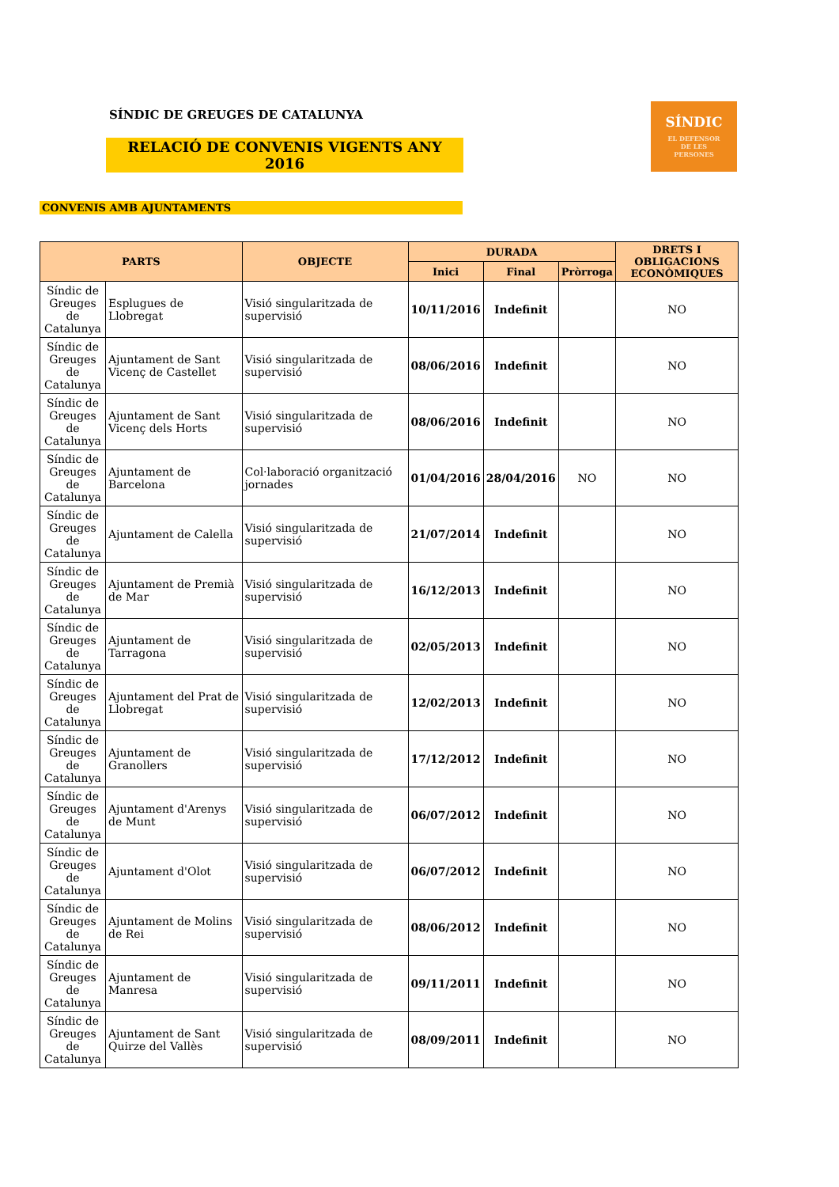SÍNDIC DE GREUGES DE CATALUNYA
RELACIÓ DE CONVENIS VIGENTS ANY 2016
SÍNDIC
EL DEFENSOR
DE LES
PERSONES
CONVENIS AMB AJUNTAMENTS
| PARTS | | OBJECTE | DURADA | | | DRETS I OBLIGACIONS ECONÒMIQUES |
| --- | --- | --- | --- | --- | --- | --- |
| | | | Inici | Final | Pròrroga | |
| Síndic de Greuges de Catalunya | Esplugues de Llobregat | Visió singularitzada de supervisió | 10/11/2016 | Indefinit | | NO |
| Síndic de Greuges de Catalunya | Ajuntament de Sant Vicenç de Castellet | Visió singularitzada de supervisió | 08/06/2016 | Indefinit | | NO |
| Síndic de Greuges de Catalunya | Ajuntament de Sant Vicenç dels Horts | Visió singularitzada de supervisió | 08/06/2016 | Indefinit | | NO |
| Síndic de Greuges de Catalunya | Ajuntament de Barcelona | Col·laboració organització jornades | 01/04/2016 | 28/04/2016 | NO | NO |
| Síndic de Greuges de Catalunya | Ajuntament de Calella | Visió singularitzada de supervisió | 21/07/2014 | Indefinit | | NO |
| Síndic de Greuges de Catalunya | Ajuntament de Premià de Mar | Visió singularitzada de supervisió | 16/12/2013 | Indefinit | | NO |
| Síndic de Greuges de Catalunya | Ajuntament de Tarragona | Visió singularitzada de supervisió | 02/05/2013 | Indefinit | | NO |
| Síndic de Greuges de Catalunya | Ajuntament del Prat de Llobregat | Visió singularitzada de supervisió | 12/02/2013 | Indefinit | | NO |
| Síndic de Greuges de Catalunya | Ajuntament de Granollers | Visió singularitzada de supervisió | 17/12/2012 | Indefinit | | NO |
| Síndic de Greuges de Catalunya | Ajuntament d'Arenys de Munt | Visió singularitzada de supervisió | 06/07/2012 | Indefinit | | NO |
| Síndic de Greuges de Catalunya | Ajuntament d'Olot | Visió singularitzada de supervisió | 06/07/2012 | Indefinit | | NO |
| Síndic de Greuges de Catalunya | Ajuntament de Molins de Rei | Visió singularitzada de supervisió | 08/06/2012 | Indefinit | | NO |
| Síndic de Greuges de Catalunya | Ajuntament de Manresa | Visió singularitzada de supervisió | 09/11/2011 | Indefinit | | NO |
| Síndic de Greuges de Catalunya | Ajuntament de Sant Quirze del Vallès | Visió singularitzada de supervisió | 08/09/2011 | Indefinit | | NO |